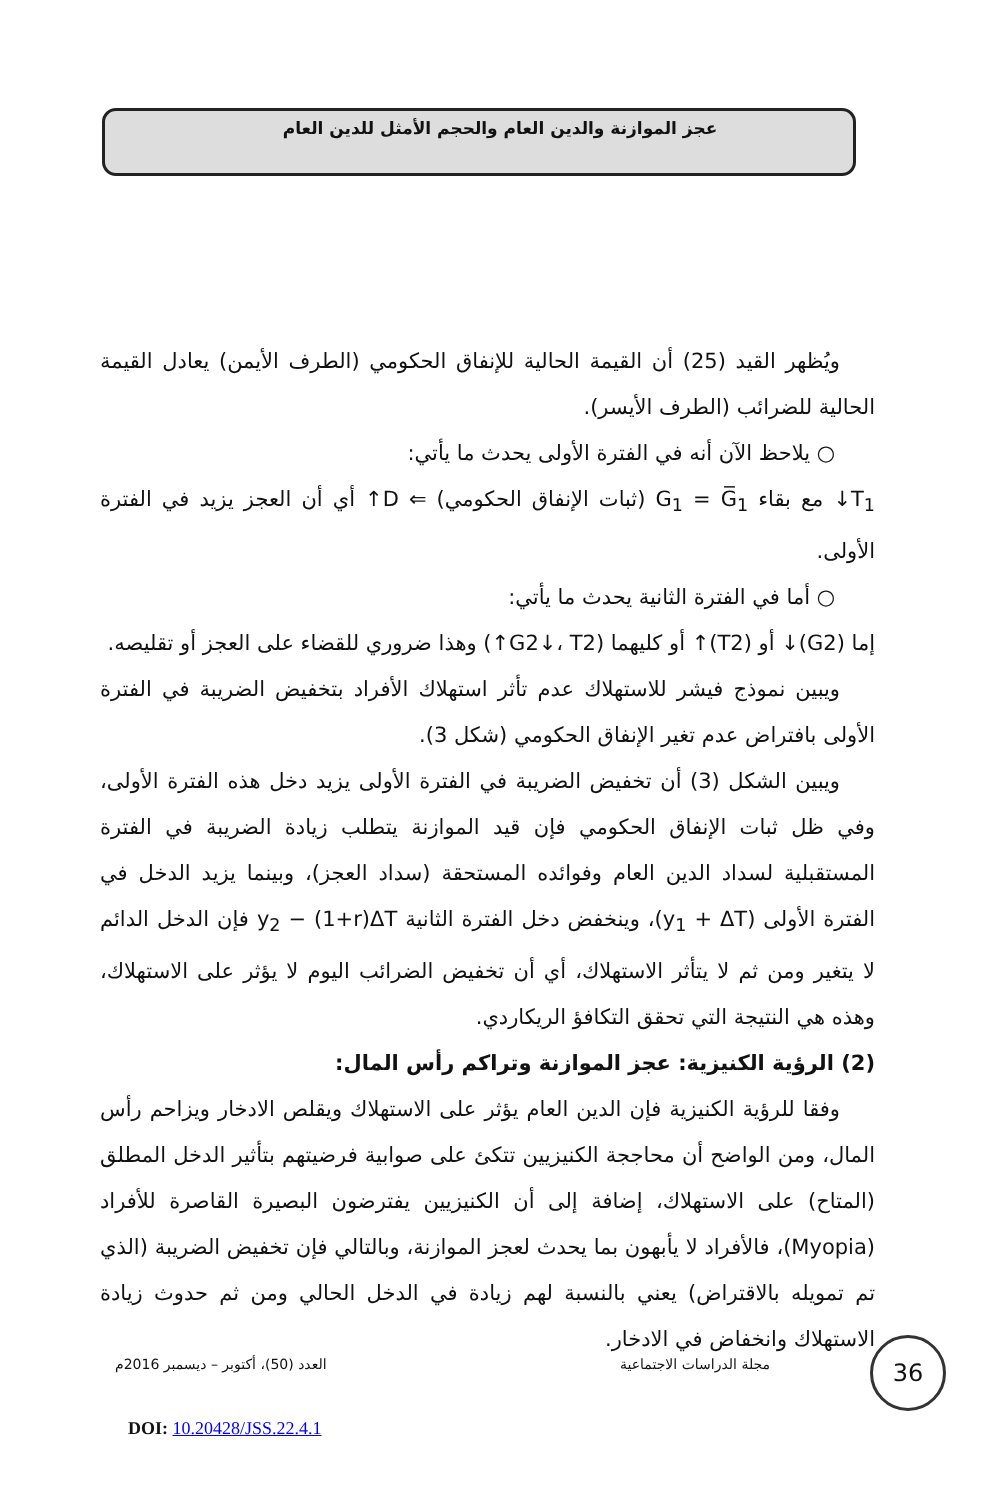عجز الموازنة والدين العام والحجم الأمثل للدين العام
ويُظهر القيد (25) أن القيمة الحالية للإنفاق الحكومي (الطرف الأيمن) يعادل القيمة الحالية للضرائب (الطرف الأيسر).
○ يلاحظ الآن أنه في الفترة الأولى يحدث ما يأتي:
T<sub>1</sub>↓ مع بقاء G<sub>1</sub> = G̅<sub>1</sub> (ثبات الإنفاق الحكومي) ⇐ D↑ أي أن العجز يزيد في الفترة الأولى.
○ أما في الفترة الثانية يحدث ما يأتي:
إما (G2)↓ أو (T2)↑ أو كليهما (G2↓، T2↑) وهذا ضروري للقضاء على العجز أو تقليصه.
ويبين نموذج فيشر للاستهلاك عدم تأثر استهلاك الأفراد بتخفيض الضريبة في الفترة الأولى بافتراض عدم تغير الإنفاق الحكومي (شكل 3).
ويبين الشكل (3) أن تخفيض الضريبة في الفترة الأولى يزيد دخل هذه الفترة الأولى، وفي ظل ثبات الإنفاق الحكومي فإن قيد الموازنة يتطلب زيادة الضريبة في الفترة المستقبلية لسداد الدين العام وفوائده المستحقة (سداد العجز)، وبينما يزيد الدخل في الفترة الأولى (y<sub>1</sub> + ΔT)، وينخفض دخل الفترة الثانية y<sub>2</sub> − (1+r)ΔT فإن الدخل الدائم لا يتغير ومن ثم لا يتأثر الاستهلاك، أي أن تخفيض الضرائب اليوم لا يؤثر على الاستهلاك، وهذه هي النتيجة التي تحقق التكافؤ الريكاردي.
(2) الرؤية الكنيزية: عجز الموازنة وتراكم رأس المال:
وفقا للرؤية الكنيزية فإن الدين العام يؤثر على الاستهلاك ويقلص الادخار ويزاحم رأس المال، ومن الواضح أن محاججة الكنيزيين تتكئ على صوابية فرضيتهم بتأثير الدخل المطلق (المتاح) على الاستهلاك، إضافة إلى أن الكنيزيين يفترضون البصيرة القاصرة للأفراد (Myopia)، فالأفراد لا يأبهون بما يحدث لعجز الموازنة، وبالتالي فإن تخفيض الضريبة (الذي تم تمويله بالاقتراض) يعني بالنسبة لهم زيادة في الدخل الحالي ومن ثم حدوث زيادة الاستهلاك وانخفاض في الادخار.
العدد (50)، أكتوبر – ديسمبر 2016م مجلة الدراسات الاجتماعية
DOI: 10.20428/JSS.22.4.1
36